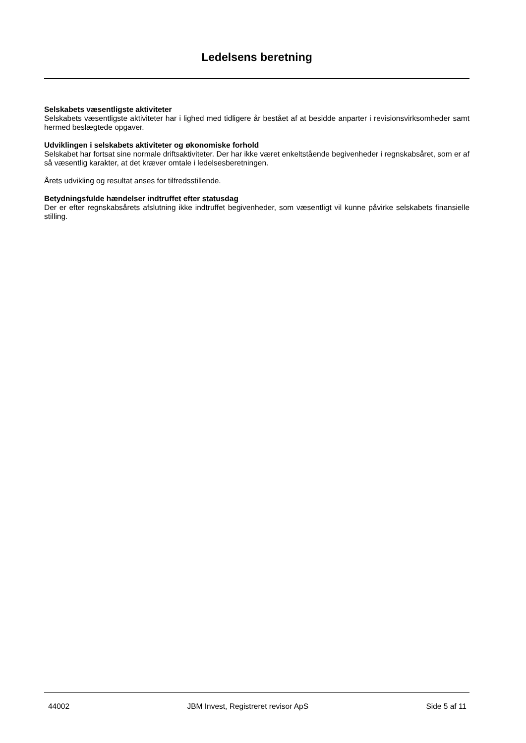Ledelsens beretning
Selskabets væsentligste aktiviteter
Selskabets væsentligste aktiviteter har i lighed med tidligere år bestået af at besidde anparter i revisionsvirksomheder samt hermed beslægtede opgaver.
Udviklingen i selskabets aktiviteter og økonomiske forhold
Selskabet har fortsat sine normale driftsaktiviteter. Der har ikke været enkeltstående begivenheder i regnskabsåret, som er af så væsentlig karakter, at det kræver omtale i ledelsesberetningen.
Årets udvikling og resultat anses for tilfredsstillende.
Betydningsfulde hændelser indtruffet efter statusdag
Der er efter regnskabsårets afslutning ikke indtruffet begivenheder, som væsentligt vil kunne påvirke selskabets finansielle stilling.
44002 JBM Invest, Registreret revisor ApS Side 5 af 11